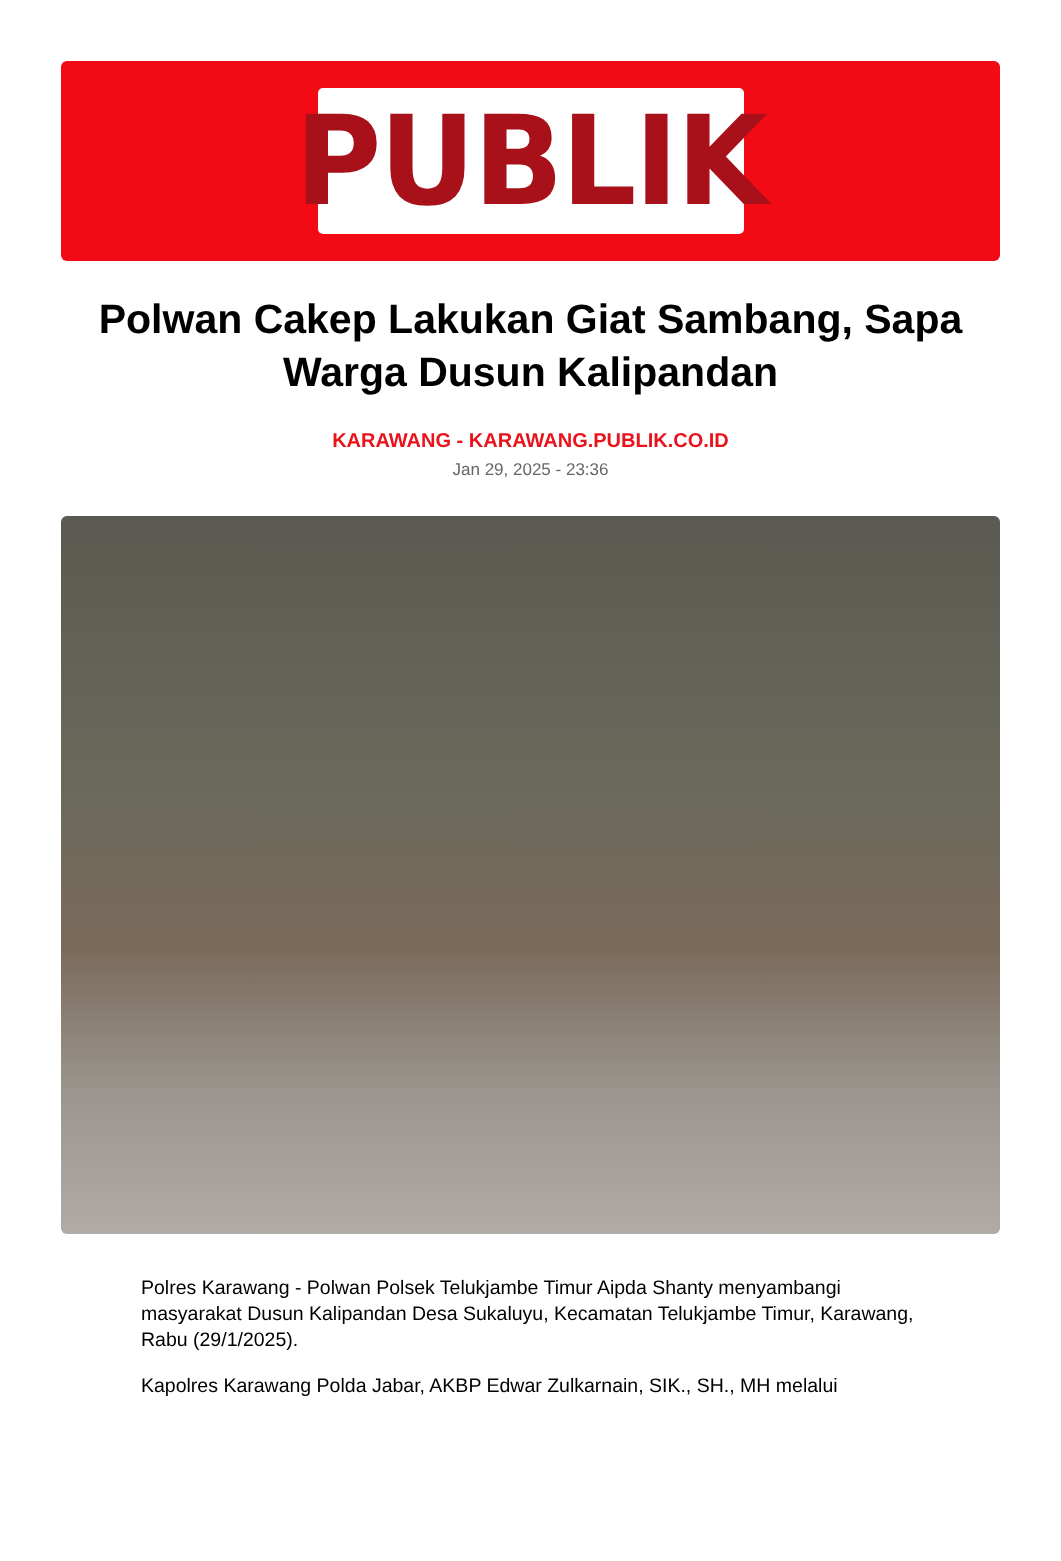PUBLIK
Polwan Cakep Lakukan Giat Sambang, Sapa Warga Dusun Kalipandan
KARAWANG - KARAWANG.PUBLIK.CO.ID
Jan 29, 2025 - 23:36
Polres Karawang - Polwan Polsek Telukjambe Timur Aipda Shanty menyambangi masyarakat Dusun Kalipandan Desa Sukaluyu, Kecamatan Telukjambe Timur, Karawang, Rabu (29/1/2025).
Kapolres Karawang Polda Jabar, AKBP Edwar Zulkarnain, SIK., SH., MH melalui